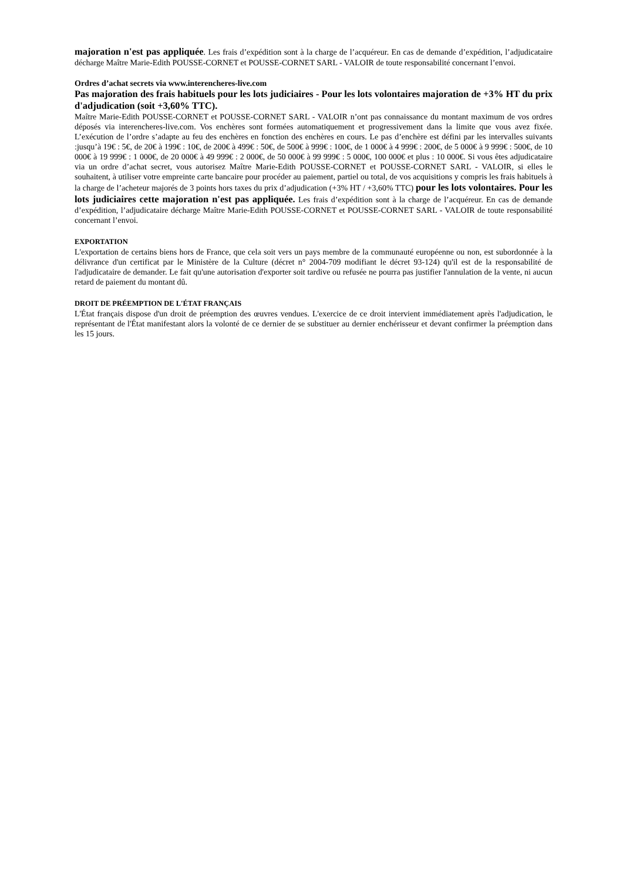majoration n'est pas appliquée. Les frais d’expédition sont à la charge de l’acquéreur. En cas de demande d’expédition, l’adjudicataire décharge Maître Marie-Edith POUSSE-CORNET et POUSSE-CORNET SARL - VALOIR de toute responsabilité concernant l’envoi.
Ordres d’achat secrets via www.interencheres-live.com
Pas majoration des frais habituels pour les lots judiciaires - Pour les lots volontaires majoration de +3% HT du prix d'adjudication (soit +3,60% TTC).
Maître Marie-Edith POUSSE-CORNET et POUSSE-CORNET SARL - VALOIR n’ont pas connaissance du montant maximum de vos ordres déposés via interencheres-live.com. Vos enchères sont formées automatiquement et progressivement dans la limite que vous avez fixée. L’exécution de l’ordre s’adapte au feu des enchères en fonction des enchères en cours. Le pas d’enchère est défini par les intervalles suivants :jusqu’à 19€ : 5€, de 20€ à 199€ : 10€, de 200€ à 499€ : 50€, de 500€ à 999€ : 100€, de 1 000€ à 4 999€ : 200€, de 5 000€ à 9 999€ : 500€, de 10 000€ à 19 999€ : 1 000€, de 20 000€ à 49 999€ : 2 000€, de 50 000€ à 99 999€ : 5 000€, 100 000€ et plus : 10 000€. Si vous êtes adjudicataire via un ordre d’achat secret, vous autorisez Maître Marie-Edith POUSSE-CORNET et POUSSE-CORNET SARL - VALOIR, si elles le souhaitent, à utiliser votre empreinte carte bancaire pour procéder au paiement, partiel ou total, de vos acquisitions y compris les frais habituels à la charge de l’acheteur majorés de 3 points hors taxes du prix d’adjudication (+3% HT / +3,60% TTC) pour les lots volontaires. Pour les lots judiciaires cette majoration n'est pas appliquée. Les frais d’expédition sont à la charge de l’acquéreur. En cas de demande d’expédition, l’adjudicataire décharge Maître Marie-Edith POUSSE-CORNET et POUSSE-CORNET SARL - VALOIR de toute responsabilité concernant l’envoi.
EXPORTATION
L'exportation de certains biens hors de France, que cela soit vers un pays membre de la communauté européenne ou non, est subordonnée à la délivrance d'un certificat par le Ministère de la Culture (décret n° 2004-709 modifiant le décret 93-124) qu'il est de la responsabilité de l'adjudicataire de demander. Le fait qu'une autorisation d'exporter soit tardive ou refusée ne pourra pas justifier l'annulation de la vente, ni aucun retard de paiement du montant dû.
DROIT DE PRÉEMPTION DE L'ÉTAT FRANÇAIS
L'État français dispose d'un droit de préemption des œuvres vendues. L'exercice de ce droit intervient immédiatement après l'adjudication, le représentant de l'État manifestant alors la volonté de ce dernier de se substituer au dernier enchérisseur et devant confirmer la préemption dans les 15 jours.